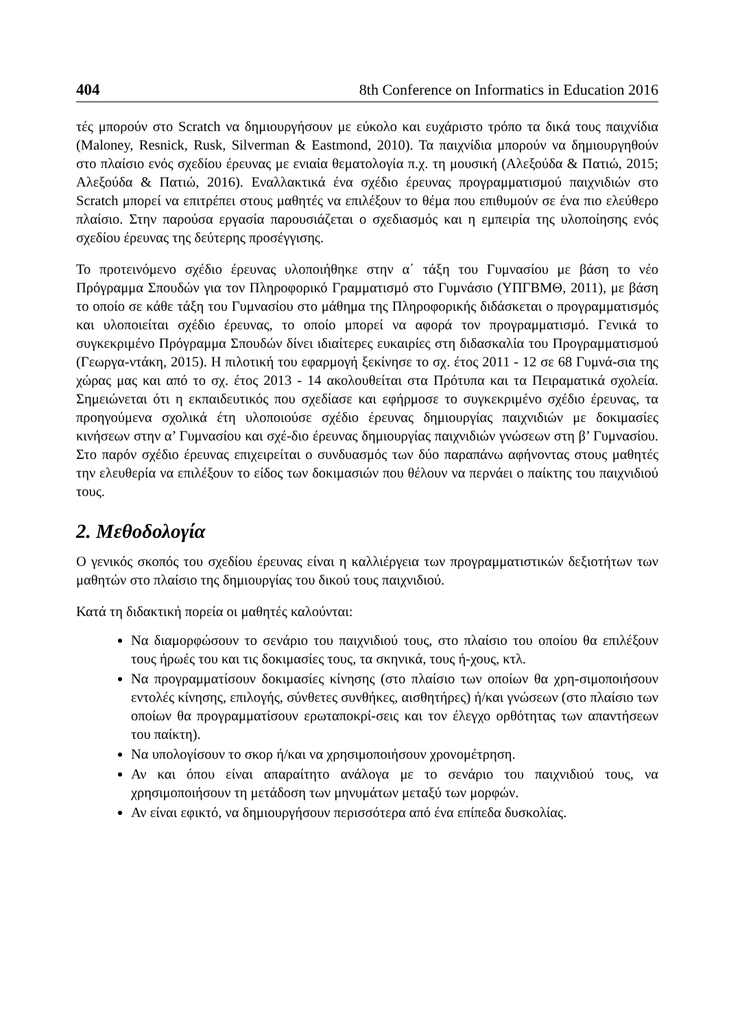404 8th Conference on Informatics in Education 2016
τές μπορούν στο Scratch να δημιουργήσουν με εύκολο και ευχάριστο τρόπο τα δικά τους παιχνίδια (Maloney, Resnick, Rusk, Silverman & Eastmond, 2010). Τα παιχνίδια μπορούν να δημιουργηθούν στο πλαίσιο ενός σχεδίου έρευνας με ενιαία θεματολογία π.χ. τη μουσική (Αλεξούδα & Πατιώ, 2015; Αλεξούδα & Πατιώ, 2016). Εναλλακτικά ένα σχέδιο έρευνας προγραμματισμού παιχνιδιών στο Scratch μπορεί να επιτρέπει στους μαθητές να επιλέξουν το θέμα που επιθυμούν σε ένα πιο ελεύθερο πλαίσιο. Στην παρούσα εργασία παρουσιάζεται ο σχεδιασμός και η εμπειρία της υλοποίησης ενός σχεδίου έρευνας της δεύτερης προσέγγισης.
Το προτεινόμενο σχέδιο έρευνας υλοποιήθηκε στην α΄ τάξη του Γυμνασίου με βάση το νέο Πρόγραμμα Σπουδών για τον Πληροφορικό Γραμματισμό στο Γυμνάσιο (ΥΠΓΒΜΘ, 2011), με βάση το οποίο σε κάθε τάξη του Γυμνασίου στο μάθημα της Πληροφορικής διδάσκεται ο προγραμματισμός και υλοποιείται σχέδιο έρευνας, το οποίο μπορεί να αφορά τον προγραμματισμό. Γενικά το συγκεκριμένο Πρόγραμμα Σπουδών δίνει ιδιαίτερες ευκαιρίες στη διδασκαλία του Προγραμματισμού (Γεωργα-ντάκη, 2015). Η πιλοτική του εφαρμογή ξεκίνησε το σχ. έτος 2011 - 12 σε 68 Γυμνά-σια της χώρας μας και από το σχ. έτος 2013 - 14 ακολουθείται στα Πρότυπα και τα Πειραματικά σχολεία. Σημειώνεται ότι η εκπαιδευτικός που σχεδίασε και εφήρμοσε το συγκεκριμένο σχέδιο έρευνας, τα προηγούμενα σχολικά έτη υλοποιούσε σχέδιο έρευνας δημιουργίας παιχνιδιών με δοκιμασίες κινήσεων στην α’ Γυμνασίου και σχέ-διο έρευνας δημιουργίας παιχνιδιών γνώσεων στη β’ Γυμνασίου. Στο παρόν σχέδιο έρευνας επιχειρείται ο συνδυασμός των δύο παραπάνω αφήνοντας στους μαθητές την ελευθερία να επιλέξουν το είδος των δοκιμασιών που θέλουν να περνάει ο παίκτης του παιχνιδιού τους.
2. Μεθοδολογία
Ο γενικός σκοπός του σχεδίου έρευνας είναι η καλλιέργεια των προγραμματιστικών δεξιοτήτων των μαθητών στο πλαίσιο της δημιουργίας του δικού τους παιχνιδιού.
Κατά τη διδακτική πορεία οι μαθητές καλούνται:
Να διαμορφώσουν το σενάριο του παιχνιδιού τους, στο πλαίσιο του οποίου θα επιλέξουν τους ήρωές του και τις δοκιμασίες τους, τα σκηνικά, τους ή-χους, κτλ.
Να προγραμματίσουν δοκιμασίες κίνησης (στο πλαίσιο των οποίων θα χρη-σιμοποιήσουν εντολές κίνησης, επιλογής, σύνθετες συνθήκες, αισθητήρες) ή/και γνώσεων (στο πλαίσιο των οποίων θα προγραμματίσουν ερωταποκρί-σεις και τον έλεγχο ορθότητας των απαντήσεων του παίκτη).
Να υπολογίσουν το σκορ ή/και να χρησιμοποιήσουν χρονομέτρηση.
Αν και όπου είναι απαραίτητο ανάλογα με το σενάριο του παιχνιδιού τους, να χρησιμοποιήσουν τη μετάδοση των μηνυμάτων μεταξύ των μορφών.
Αν είναι εφικτό, να δημιουργήσουν περισσότερα από ένα επίπεδα δυσκολίας.